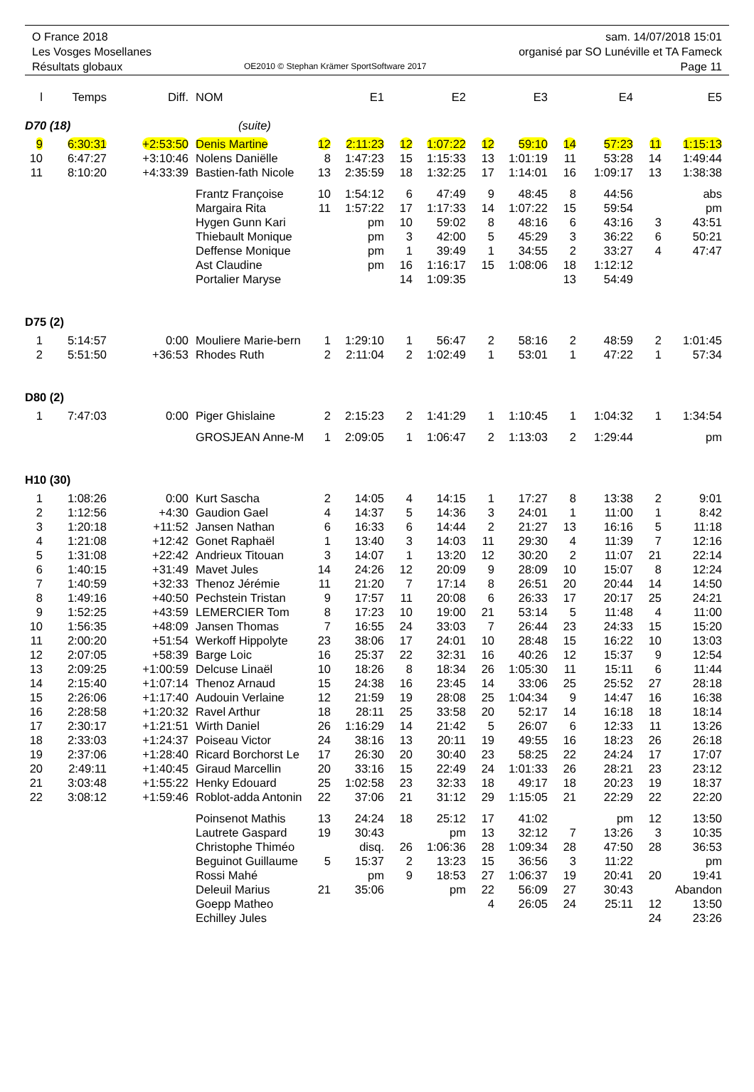O France 2018
Les Vosges Mosellanes
Résultats globaux
OE2010 © Stephan Krämer SportSoftware 2017
sam. 14/07/2018 15:01
organisé par SO Lunéville et TA Fameck
Page 11
| l | Temps | Diff. | NOM | | E1 | | E2 | | E3 | | E4 | | E5 |
| --- | --- | --- | --- | --- | --- | --- | --- | --- | --- | --- | --- | --- | --- |
| D70 (18) | | | (suite) | | | | | | | | | | |
| 9 | 6:30:31 | +2:53:50 | Denis Martine | 12 | 2:11:23 | 12 | 1:07:22 | 12 | 59:10 | 14 | 57:23 | 11 | 1:15:13 |
| 10 | 6:47:27 | +3:10:46 | Nolens Daniëlle | 8 | 1:47:23 | 15 | 1:15:33 | 13 | 1:01:19 | 11 | 53:28 | 14 | 1:49:44 |
| 11 | 8:10:20 | +4:33:39 | Bastien-fath Nicole | 13 | 2:35:59 | 18 | 1:32:25 | 17 | 1:14:01 | 16 | 1:09:17 | 13 | 1:38:38 |
| | | | Frantz Françoise | 10 | 1:54:12 | 6 | 47:49 | 9 | 48:45 | 8 | 44:56 | | abs |
| | | | Margaira Rita | 11 | 1:57:22 | 17 | 1:17:33 | 14 | 1:07:22 | 15 | 59:54 | | pm |
| | | | Hygen Gunn Kari | | pm | 10 | 59:02 | 8 | 48:16 | 6 | 43:16 | 3 | 43:51 |
| | | | Thiebault Monique | | pm | 3 | 42:00 | 5 | 45:29 | 3 | 36:22 | 6 | 50:21 |
| | | | Deffense Monique | | pm | 1 | 39:49 | 1 | 34:55 | 2 | 33:27 | 4 | 47:47 |
| | | | Ast Claudine | | pm | 16 | 1:16:17 | 15 | 1:08:06 | 18 | 1:12:12 | | |
| | | | Portalier Maryse | | | 14 | 1:09:35 | | | 13 | 54:49 | | |
| D75 (2) | | | | | | | | | | | | | |
| 1 | 5:14:57 | 0:00 | Mouliere Marie-bern | 1 | 1:29:10 | 1 | 56:47 | 2 | 58:16 | 2 | 48:59 | 2 | 1:01:45 |
| 2 | 5:51:50 | +36:53 | Rhodes Ruth | 2 | 2:11:04 | 2 | 1:02:49 | 1 | 53:01 | 1 | 47:22 | 1 | 57:34 |
| D80 (2) | | | | | | | | | | | | | |
| 1 | 7:47:03 | 0:00 | Piger Ghislaine | 2 | 2:15:23 | 2 | 1:41:29 | 1 | 1:10:45 | 1 | 1:04:32 | 1 | 1:34:54 |
| | | | GROSJEAN Anne-M | 1 | 2:09:05 | 1 | 1:06:47 | 2 | 1:13:03 | 2 | 1:29:44 | | pm |
| H10 (30) | | | | | | | | | | | | | |
| 1 | 1:08:26 | 0:00 | Kurt Sascha | 2 | 14:05 | 4 | 14:15 | 1 | 17:27 | 8 | 13:38 | 2 | 9:01 |
| 2 | 1:12:56 | +4:30 | Gaudion Gael | 4 | 14:37 | 5 | 14:36 | 3 | 24:01 | 1 | 11:00 | 1 | 8:42 |
| 3 | 1:20:18 | +11:52 | Jansen Nathan | 6 | 16:33 | 6 | 14:44 | 2 | 21:27 | 13 | 16:16 | 5 | 11:18 |
| 4 | 1:21:08 | +12:42 | Gonet Raphaël | 1 | 13:40 | 3 | 14:03 | 11 | 29:30 | 4 | 11:39 | 7 | 12:16 |
| 5 | 1:31:08 | +22:42 | Andrieux Titouan | 3 | 14:07 | 1 | 13:20 | 12 | 30:20 | 2 | 11:07 | 21 | 22:14 |
| 6 | 1:40:15 | +31:49 | Mavet Jules | 14 | 24:26 | 12 | 20:09 | 9 | 28:09 | 10 | 15:07 | 8 | 12:24 |
| 7 | 1:40:59 | +32:33 | Thenoz Jérémie | 11 | 21:20 | 7 | 17:14 | 8 | 26:51 | 20 | 20:44 | 14 | 14:50 |
| 8 | 1:49:16 | +40:50 | Pechstein Tristan | 9 | 17:57 | 11 | 20:08 | 6 | 26:33 | 17 | 20:17 | 25 | 24:21 |
| 9 | 1:52:25 | +43:59 | LEMERCIER Tom | 8 | 17:23 | 10 | 19:00 | 21 | 53:14 | 5 | 11:48 | 4 | 11:00 |
| 10 | 1:56:35 | +48:09 | Jansen Thomas | 7 | 16:55 | 24 | 33:03 | 7 | 26:44 | 23 | 24:33 | 15 | 15:20 |
| 11 | 2:00:20 | +51:54 | Werkoff Hippolyte | 23 | 38:06 | 17 | 24:01 | 10 | 28:48 | 15 | 16:22 | 10 | 13:03 |
| 12 | 2:07:05 | +58:39 | Barge Loic | 16 | 25:37 | 22 | 32:31 | 16 | 40:26 | 12 | 15:37 | 9 | 12:54 |
| 13 | 2:09:25 | +1:00:59 | Delcuse Linaël | 10 | 18:26 | 8 | 18:34 | 26 | 1:05:30 | 11 | 15:11 | 6 | 11:44 |
| 14 | 2:15:40 | +1:07:14 | Thenoz Arnaud | 15 | 24:38 | 16 | 23:45 | 14 | 33:06 | 25 | 25:52 | 27 | 28:18 |
| 15 | 2:26:06 | +1:17:40 | Audouin Verlaine | 12 | 21:59 | 19 | 28:08 | 25 | 1:04:34 | 9 | 14:47 | 16 | 16:38 |
| 16 | 2:28:58 | +1:20:32 | Ravel Arthur | 18 | 28:11 | 25 | 33:58 | 20 | 52:17 | 14 | 16:18 | 18 | 18:14 |
| 17 | 2:30:17 | +1:21:51 | Wirth Daniel | 26 | 1:16:29 | 14 | 21:42 | 5 | 26:07 | 6 | 12:33 | 11 | 13:26 |
| 18 | 2:33:03 | +1:24:37 | Poiseau Victor | 24 | 38:16 | 13 | 20:11 | 19 | 49:55 | 16 | 18:23 | 26 | 26:18 |
| 19 | 2:37:06 | +1:28:40 | Ricard Borchorst Le | 17 | 26:30 | 20 | 30:40 | 23 | 58:25 | 22 | 24:24 | 17 | 17:07 |
| 20 | 2:49:11 | +1:40:45 | Giraud Marcellin | 20 | 33:16 | 15 | 22:49 | 24 | 1:01:33 | 26 | 28:21 | 23 | 23:12 |
| 21 | 3:03:48 | +1:55:22 | Henky Edouard | 25 | 1:02:58 | 23 | 32:33 | 18 | 49:17 | 18 | 20:23 | 19 | 18:37 |
| 22 | 3:08:12 | +1:59:46 | Roblot-adda Antonin | 22 | 37:06 | 21 | 31:12 | 29 | 1:15:05 | 21 | 22:29 | 22 | 22:20 |
| | | | Poinsenot Mathis | 13 | 24:24 | 18 | 25:12 | 17 | 41:02 | | pm | 12 | 13:50 |
| | | | Lautrete Gaspard | 19 | 30:43 | | pm | 13 | 32:12 | 7 | 13:26 | 3 | 10:35 |
| | | | Christophe Thiméo | | disq. | 26 | 1:06:36 | 28 | 1:09:34 | 28 | 47:50 | 28 | 36:53 |
| | | | Beguinot Guillaume | 5 | 15:37 | 2 | 13:23 | 15 | 36:56 | 3 | 11:22 | | pm |
| | | | Rossi Mahé | | pm | 9 | 18:53 | 27 | 1:06:37 | 19 | 20:41 | 20 | 19:41 |
| | | | Deleuil Marius | 21 | 35:06 | | pm | 22 | 56:09 | 27 | 30:43 | Abandon | |
| | | | Goepp Matheo | | | | | 4 | 26:05 | 24 | 25:11 | 12 | 13:50 |
| | | | Echilley Jules | | | | | | | | | 24 | 23:26 |